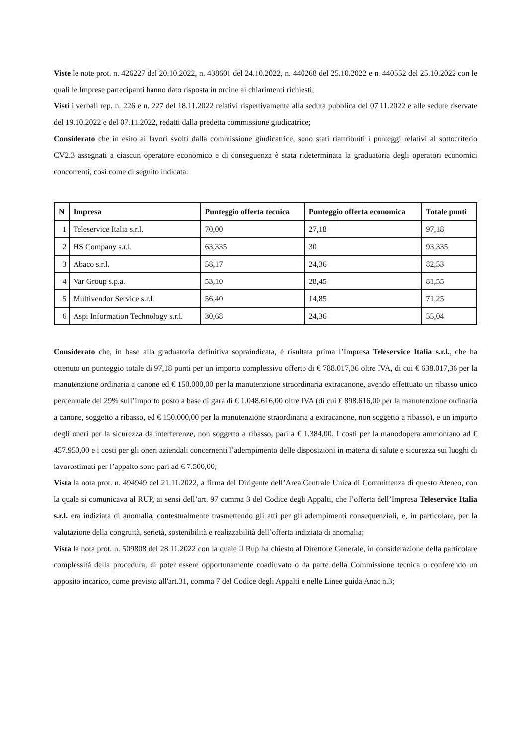Viste le note prot. n. 426227 del 20.10.2022, n. 438601 del 24.10.2022, n. 440268 del 25.10.2022 e n. 440552 del 25.10.2022 con le quali le Imprese partecipanti hanno dato risposta in ordine ai chiarimenti richiesti;
Visti i verbali rep. n. 226 e n. 227 del 18.11.2022 relativi rispettivamente alla seduta pubblica del 07.11.2022 e alle sedute riservate del 19.10.2022 e del 07.11.2022, redatti dalla predetta commissione giudicatrice;
Considerato che in esito ai lavori svolti dalla commissione giudicatrice, sono stati riattribuiti i punteggi relativi al sottocriterio CV2.3 assegnati a ciascun operatore economico e di conseguenza è stata rideterminata la graduatoria degli operatori economici concorrenti, così come di seguito indicata:
| N | Impresa | Punteggio offerta tecnica | Punteggio offerta economica | Totale punti |
| --- | --- | --- | --- | --- |
| 1 | Teleservice Italia s.r.l. | 70,00 | 27,18 | 97,18 |
| 2 | HS Company s.r.l. | 63,335 | 30 | 93,335 |
| 3 | Abaco s.r.l. | 58,17 | 24,36 | 82,53 |
| 4 | Var Group s.p.a. | 53,10 | 28,45 | 81,55 |
| 5 | Multivendor Service s.r.l. | 56,40 | 14,85 | 71,25 |
| 6 | Aspi Information Technology s.r.l. | 30,68 | 24,36 | 55,04 |
Considerato che, in base alla graduatoria definitiva sopraindicata, è risultata prima l’Impresa Teleservice Italia s.r.l., che ha ottenuto un punteggio totale di 97,18 punti per un importo complessivo offerto di € 788.017,36 oltre IVA, di cui € 638.017,36 per la manutenzione ordinaria a canone ed € 150.000,00 per la manutenzione straordinaria extracanone, avendo effettuato un ribasso unico percentuale del 29% sull’importo posto a base di gara di € 1.048.616,00 oltre IVA (di cui € 898.616,00 per la manutenzione ordinaria a canone, soggetto a ribasso, ed € 150.000,00 per la manutenzione straordinaria a extracanone, non soggetto a ribasso), e un importo degli oneri per la sicurezza da interferenze, non soggetto a ribasso, pari a € 1.384,00. I costi per la manodopera ammontano ad € 457.950,00 e i costi per gli oneri aziendali concernenti l’adempimento delle disposizioni in materia di salute e sicurezza sui luoghi di lavorostimati per l’appalto sono pari ad € 7.500,00;
Vista la nota prot. n. 494949 del 21.11.2022, a firma del Dirigente dell’Area Centrale Unica di Committenza di questo Ateneo, con la quale si comunicava al RUP, ai sensi dell’art. 97 comma 3 del Codice degli Appalti, che l’offerta dell’Impresa Teleservice Italia s.r.l. era indiziata di anomalia, contestualmente trasmettendo gli atti per gli adempimenti consequenziali, e, in particolare, per la valutazione della congruità, serietà, sostenibilità e realizzabilità dell’offerta indiziata di anomalia;
Vista la nota prot. n. 509808 del 28.11.2022 con la quale il Rup ha chiesto al Direttore Generale, in considerazione della particolare complessità della procedura, di poter essere opportunamente coadiuvato o da parte della Commissione tecnica o conferendo un apposito incarico, come previsto all'art.31, comma 7 del Codice degli Appalti e nelle Linee guida Anac n.3;